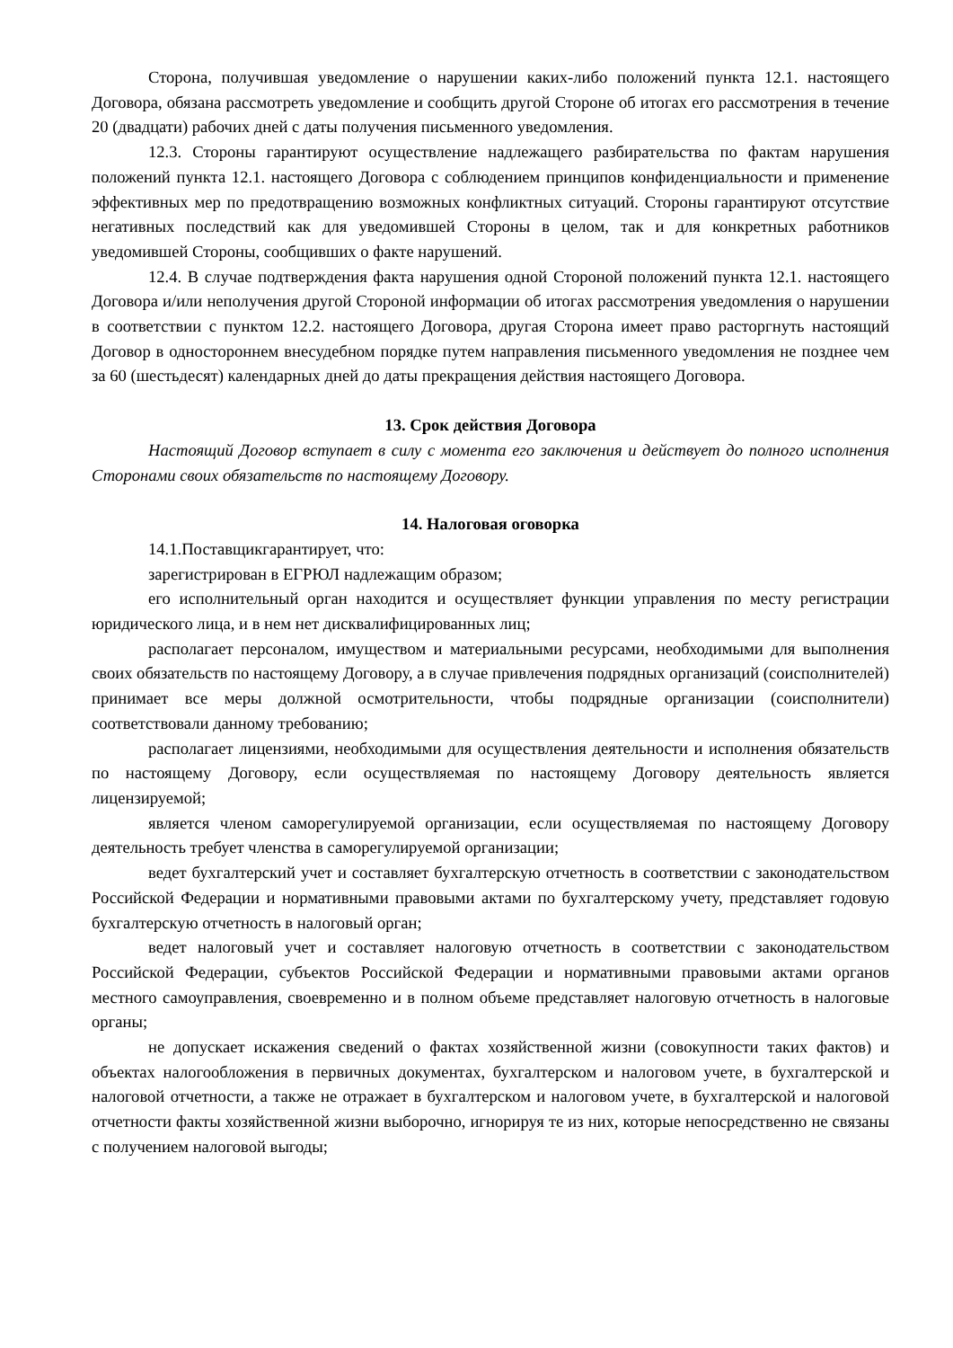Сторона, получившая уведомление о нарушении каких-либо положений пункта 12.1. настоящего Договора, обязана рассмотреть уведомление и сообщить другой Стороне об итогах его рассмотрения в течение 20 (двадцати) рабочих дней с даты получения письменного уведомления.
12.3. Стороны гарантируют осуществление надлежащего разбирательства по фактам нарушения положений пункта 12.1. настоящего Договора с соблюдением принципов конфиденциальности и применение эффективных мер по предотвращению возможных конфликтных ситуаций. Стороны гарантируют отсутствие негативных последствий как для уведомившей Стороны в целом, так и для конкретных работников уведомившей Стороны, сообщивших о факте нарушений.
12.4. В случае подтверждения факта нарушения одной Стороной положений пункта 12.1. настоящего Договора и/или неполучения другой Стороной информации об итогах рассмотрения уведомления о нарушении в соответствии с пунктом 12.2. настоящего Договора, другая Сторона имеет право расторгнуть настоящий Договор в одностороннем внесудебном порядке путем направления письменного уведомления не позднее чем за 60 (шестьдесят) календарных дней до даты прекращения действия настоящего Договора.
13. Срок действия Договора
Настоящий Договор вступает в силу с момента его заключения и действует до полного исполнения Сторонами своих обязательств по настоящему Договору.
14. Налоговая оговорка
14.1.Поставщикгарантирует, что:
зарегистрирован в ЕГРЮЛ надлежащим образом;
его исполнительный орган находится и осуществляет функции управления по месту регистрации юридического лица, и в нем нет дисквалифицированных лиц;
располагает персоналом, имуществом и материальными ресурсами, необходимыми для выполнения своих обязательств по настоящему Договору, а в случае привлечения подрядных организаций (соисполнителей) принимает все меры должной осмотрительности, чтобы подрядные организации (соисполнители) соответствовали данному требованию;
располагает лицензиями, необходимыми для осуществления деятельности и исполнения обязательств по настоящему Договору, если осуществляемая по настоящему Договору деятельность является лицензируемой;
является членом саморегулируемой организации, если осуществляемая по настоящему Договору деятельность требует членства в саморегулируемой организации;
ведет бухгалтерский учет и составляет бухгалтерскую отчетность в соответствии с законодательством Российской Федерации и нормативными правовыми актами по бухгалтерскому учету, представляет годовую бухгалтерскую отчетность в налоговый орган;
ведет налоговый учет и составляет налоговую отчетность в соответствии с законодательством Российской Федерации, субъектов Российской Федерации и нормативными правовыми актами органов местного самоуправления, своевременно и в полном объеме представляет налоговую отчетность в налоговые органы;
не допускает искажения сведений о фактах хозяйственной жизни (совокупности таких фактов) и объектах налогообложения в первичных документах, бухгалтерском и налоговом учете, в бухгалтерской и налоговой отчетности, а также не отражает в бухгалтерском и налоговом учете, в бухгалтерской и налоговой отчетности факты хозяйственной жизни выборочно, игнорируя те из них, которые непосредственно не связаны с получением налоговой выгоды;